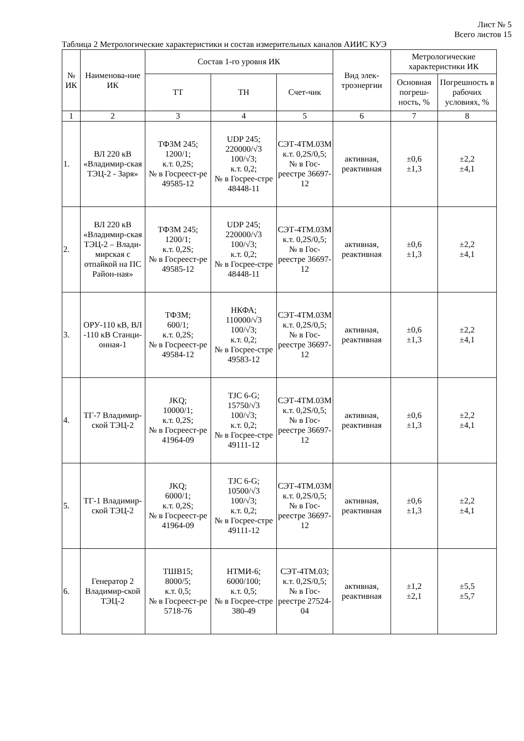Лист № 5
Всего листов 15
Таблица 2 Метрологические характеристики и состав измерительных каналов АИИС КУЭ
| № ИК | Наименова-ние ИК | Состав 1-го уровня ИК | | | Вид элек-троэнергии | Метрологические характеристики ИК | |
| --- | --- | --- | --- | --- | --- | --- | --- |
| | | ТТ | ТН | Счет-чик | | Основная погреш-ность, % | Погрешность в рабочих условиях, % |
| 1 | 2 | 3 | 4 | 5 | 6 | 7 | 8 |
| 1. | ВЛ 220 кВ «Владимир-ская ТЭЦ-2 - Заря» | ТФЗМ 245; 1200/1; к.т. 0,2S; № в Госреест-ре 49585-12 | UDP 245; 220000/√3 100/√3; к.т. 0,2; № в Госрее-стре 48448-11 | СЭТ-4ТМ.03М к.т. 0,2S/0,5; № в Гос-реестре 36697-12 | активная, реактивная | ±0,6 ±1,3 | ±2,2 ±4,1 |
| 2. | ВЛ 220 кВ «Владимир-ская ТЭЦ-2 – Влади-мирская с отпайкой на ПС Район-ная» | ТФЗМ 245; 1200/1; к.т. 0,2S; № в Госреест-ре 49585-12 | UDP 245; 220000/√3 100/√3; к.т. 0,2; № в Госрее-стре 48448-11 | СЭТ-4ТМ.03М к.т. 0,2S/0,5; № в Гос-реестре 36697-12 | активная, реактивная | ±0,6 ±1,3 | ±2,2 ±4,1 |
| 3. | ОРУ-110 кВ, ВЛ -110 кВ Станци-онная-1 | ТФЗМ; 600/1; к.т. 0,2S; № в Госреест-ре 49584-12 | НКФА; 110000/√3 100/√3; к.т. 0,2; № в Госрее-стре 49583-12 | СЭТ-4ТМ.03М к.т. 0,2S/0,5; № в Гос-реестре 36697-12 | активная, реактивная | ±0,6 ±1,3 | ±2,2 ±4,1 |
| 4. | ТГ-7 Владимир-ской ТЭЦ-2 | JKQ; 10000/1; к.т. 0,2S; № в Госреест-ре 41964-09 | TJC 6-G; 15750/√3 100/√3; к.т. 0,2; № в Госрее-стре 49111-12 | СЭТ-4ТМ.03М к.т. 0,2S/0,5; № в Гос-реестре 36697-12 | активная, реактивная | ±0,6 ±1,3 | ±2,2 ±4,1 |
| 5. | ТГ-1 Владимир-ской ТЭЦ-2 | JKQ; 6000/1; к.т. 0,2S; № в Госреест-ре 41964-09 | TJC 6-G; 10500/√3 100/√3; к.т. 0,2; № в Госрее-стре 49111-12 | СЭТ-4ТМ.03М к.т. 0,2S/0,5; № в Гос-реестре 36697-12 | активная, реактивная | ±0,6 ±1,3 | ±2,2 ±4,1 |
| 6. | Генератор 2 Владимир-ской ТЭЦ-2 | ТШВ15; 8000/5; к.т. 0,5; № в Госреест-ре 5718-76 | НТМИ-6; 6000/100; к.т. 0,5; № в Госрее-стре 380-49 | СЭТ-4ТМ.03; к.т. 0,2S/0,5; № в Гос-реестре 27524-04 | активная, реактивная | ±1,2 ±2,1 | ±5,5 ±5,7 |